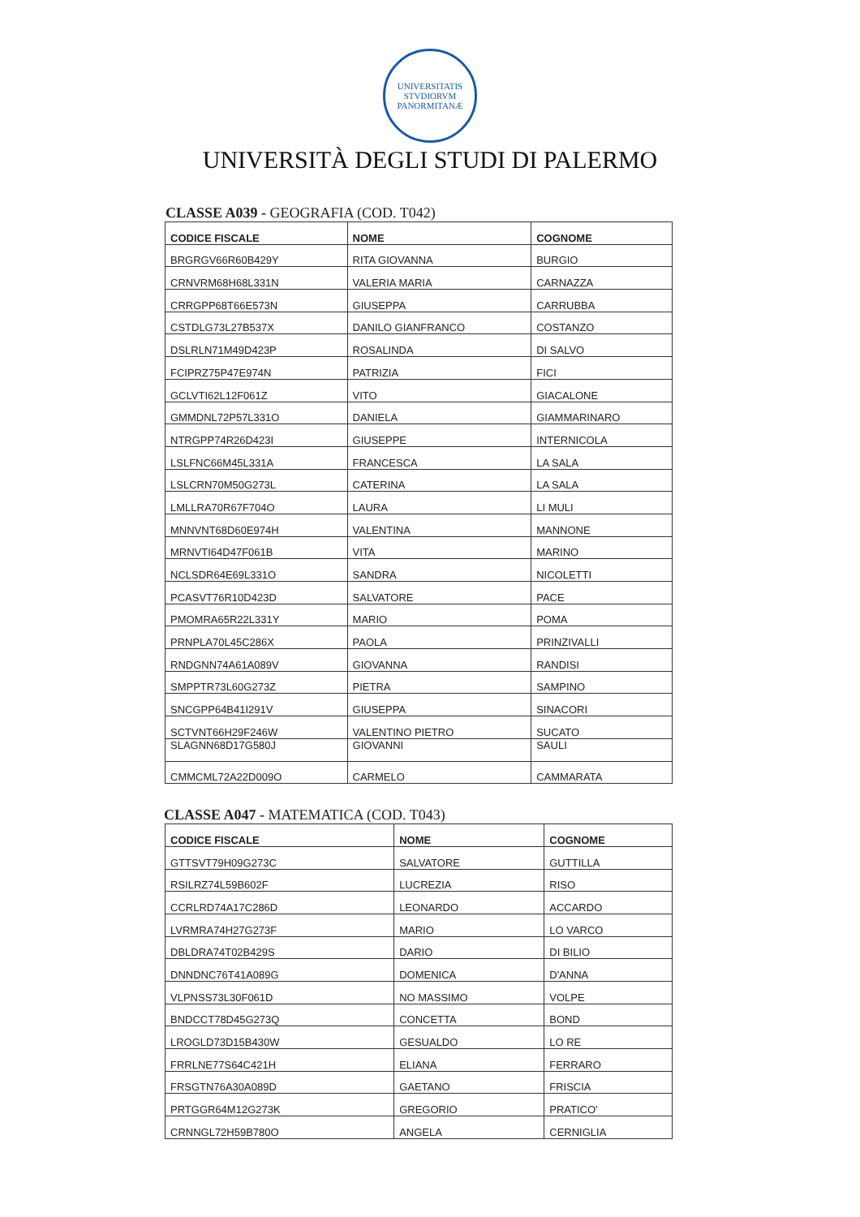UNIVERSITATIS STVDIORVM PANORMITANÆ
UNIVERSITÀ DEGLI STUDI DI PALERMO
CLASSE A039 - GEOGRAFIA (COD. T042)
| CODICE FISCALE | NOME | COGNOME |
| --- | --- | --- |
| BRGRGV66R60B429Y | RITA GIOVANNA | BURGIO |
| CRNVRM68H68L331N | VALERIA MARIA | CARNAZZA |
| CRRGPP68T66E573N | GIUSEPPA | CARRUBBA |
| CSTDLG73L27B537X | DANILO GIANFRANCO | COSTANZO |
| DSLRLN71M49D423P | ROSALINDA | DI SALVO |
| FCIPRZ75P47E974N | PATRIZIA | FICI |
| GCLVTI62L12F061Z | VITO | GIACALONE |
| GMMDNL72P57L331O | DANIELA | GIAMMARINARO |
| NTRGPP74R26D423I | GIUSEPPE | INTERNICOLA |
| LSLFNC66M45L331A | FRANCESCA | LA SALA |
| LSLCRN70M50G273L | CATERINA | LA SALA |
| LMLLRA70R67F704O | LAURA | LI MULI |
| MNNVNT68D60E974H | VALENTINA | MANNONE |
| MRNVTI64D47F061B | VITA | MARINO |
| NCLSDR64E69L331O | SANDRA | NICOLETTI |
| PCASVT76R10D423D | SALVATORE | PACE |
| PMOMRA65R22L331Y | MARIO | POMA |
| PRNPLA70L45C286X | PAOLA | PRINZIVALLI |
| RNDGNN74A61A089V | GIOVANNA | RANDISI |
| SMPPTR73L60G273Z | PIETRA | SAMPINO |
| SNCGPP64B41I291V | GIUSEPPA | SINACORI |
| SCTVNT66H29F246W | VALENTINO PIETRO | SUCATO |
| SLAGNN68D17G580J | GIOVANNI | SAULI |
| CMMCML72A22D009O | CARMELO | CAMMARATA |
CLASSE A047 - MATEMATICA (COD. T043)
| CODICE FISCALE | NOME | COGNOME |
| --- | --- | --- |
| GTTSVT79H09G273C | SALVATORE | GUTTILLA |
| RSILRZ74L59B602F | LUCREZIA | RISO |
| CCRLRD74A17C286D | LEONARDO | ACCARDO |
| LVRMRA74H27G273F | MARIO | LO VARCO |
| DBLDRA74T02B429S | DARIO | DI BILIO |
| DNNDNC76T41A089G | DOMENICA | D'ANNA |
| VLPNSS73L30F061D | NO MASSIMO | VOLPE |
| BNDCCT78D45G273Q | CONCETTA | BOND |
| LROGLD73D15B430W | GESUALDO | LO RE |
| FRRLNE77S64C421H | ELIANA | FERRARO |
| FRSGTN76A30A089D | GAETANO | FRISCIA |
| PRTGGR64M12G273K | GREGORIO | PRATICO' |
| CRNNGL72H59B780O | ANGELA | CERNIGLIA |